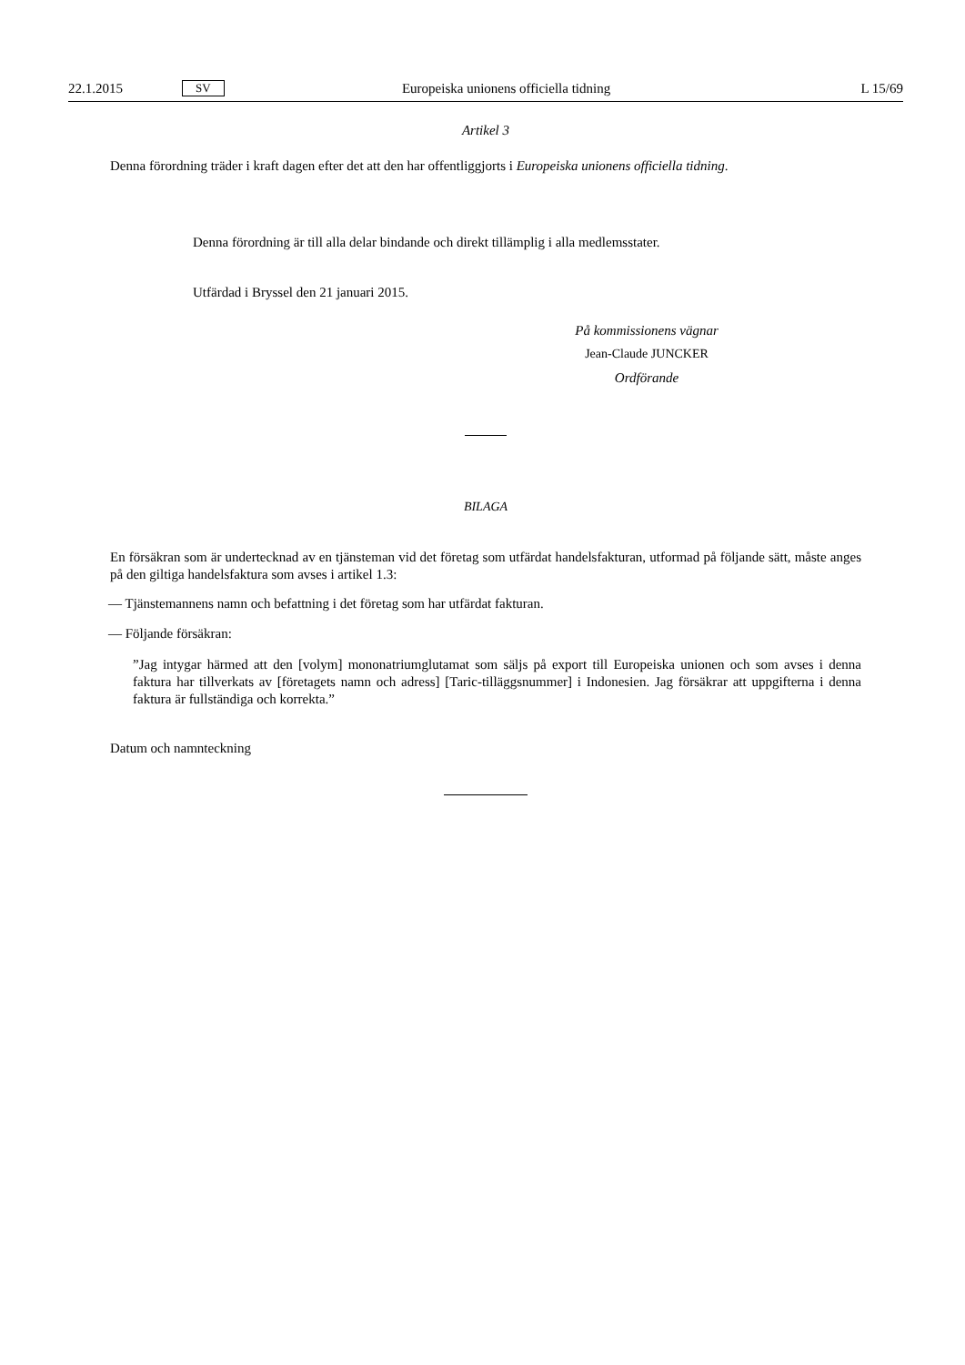22.1.2015 SV Europeiska unionens officiella tidning L 15/69
Artikel 3
Denna förordning träder i kraft dagen efter det att den har offentliggjorts i Europeiska unionens officiella tidning.
Denna förordning är till alla delar bindande och direkt tillämplig i alla medlemsstater.
Utfärdad i Bryssel den 21 januari 2015.
På kommissionens vägnar
Jean-Claude JUNCKER
Ordförande
BILAGA
En försäkran som är undertecknad av en tjänsteman vid det företag som utfärdat handelsfakturan, utformad på följande sätt, måste anges på den giltiga handelsfaktura som avses i artikel 1.3:
— Tjänstemannens namn och befattning i det företag som har utfärdat fakturan.
— Följande försäkran:
”Jag intygar härmed att den [volym] mononatriumglutamat som säljs på export till Europeiska unionen och som avses i denna faktura har tillverkats av [företagets namn och adress] [Taric-tilläggsnummer] i Indonesien. Jag försäkrar att uppgifterna i denna faktura är fullständiga och korrekta.”
Datum och namnteckning